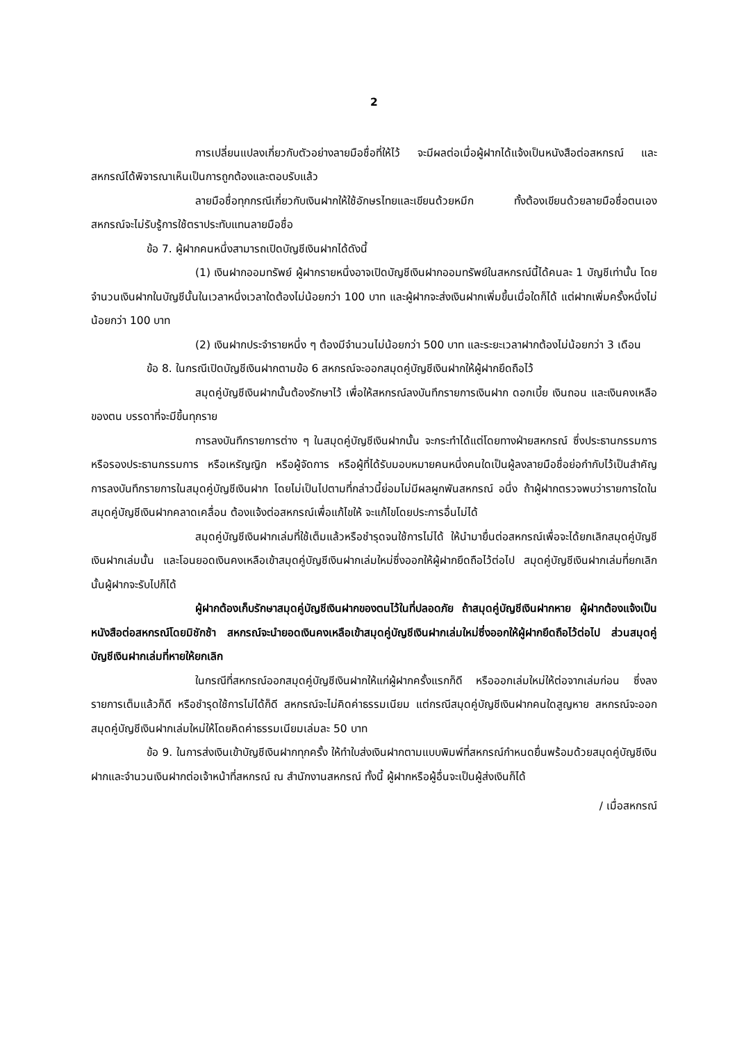2
การเปลี่ยนแปลงเกี่ยวกับตัวอย่างลายมือชื่อที่ให้ไว้ จะมีผลต่อเมื่อผู้ฝากได้แจ้งเป็นหนังสือต่อสหกรณ์ และสหกรณ์ได้พิจารณาเห็นเป็นการถูกต้องและตอบรับแล้ว
ลายมือชื่อทุกกรณีเกี่ยวกับเงินฝากให้ใช้อักษรไทยและเขียนด้วยหมึก ทั้งต้องเขียนด้วยลายมือชื่อตนเอง สหกรณ์จะไม่รับรู้การใช้ตราประทับแทนลายมือชื่อ
ข้อ 7. ผู้ฝากคนหนึ่งสามารถเปิดบัญชีเงินฝากได้ดังนี้
(1) เงินฝากออมทรัพย์ ผู้ฝากรายหนึ่งอาจเปิดบัญชีเงินฝากออมทรัพย์ในสหกรณ์นี้ได้คนละ 1 บัญชีเท่านั้น โดยจำนวนเงินฝากในบัญชีนั้นในเวลาหนึ่งเวลาใดต้องไม่น้อยกว่า 100 บาท และผู้ฝากจะส่งเงินฝากเพิ่มขึ้นเมื่อใดก็ได้ แต่ฝากเพิ่มครั้งหนึ่งไม่น้อยกว่า 100 บาท
(2) เงินฝากประจำรายหนึ่ง ๆ ต้องมีจำนวนไม่น้อยกว่า 500 บาท และระยะเวลาฝากต้องไม่น้อยกว่า 3 เดือน
ข้อ 8. ในกรณีเปิดบัญชีเงินฝากตามข้อ 6 สหกรณ์จะออกสมุดคู่บัญชีเงินฝากให้ผู้ฝากยึดถือไว้
สมุดคู่บัญชีเงินฝากนั้นต้องรักษาไว้ เพื่อให้สหกรณ์ลงบันทึกรายการเงินฝาก ดอกเบี้ย เงินถอน และเงินคงเหลือของตน บรรดาที่จะมีขึ้นทุกราย
การลงบันทึกรายการต่าง ๆ ในสมุดคู่บัญชีเงินฝากนั้น จะกระทำได้แต่โดยทางฝ่ายสหกรณ์ ซึ่งประธานกรรมการ หรือรองประธานกรรมการ หรือเหรัญญิก หรือผู้จัดการ หรือผู้ที่ได้รับมอบหมายคนหนึ่งคนใดเป็นผู้ลงลายมือชื่อย่อกำกับไว้เป็นสำคัญ การลงบันทึกรายการในสมุดคู่บัญชีเงินฝาก โดยไม่เป็นไปตามที่กล่าวนี้ย่อมไม่มีผลผูกพันสหกรณ์ อนึ่ง ถ้าผู้ฝากตรวจพบว่ารายการใดในสมุดคู่บัญชีเงินฝากคลาดเคลื่อน ต้องแจ้งต่อสหกรณ์เพื่อแก้ไขให้ จะแก้ไขโดยประการอื่นไม่ได้
สมุดคู่บัญชีเงินฝากเล่มที่ใช้เต็มแล้วหรือชำรุดจนใช้การไม่ได้ ให้นำมายื่นต่อสหกรณ์เพื่อจะได้ยกเลิกสมุดคู่บัญชีเงินฝากเล่มนั้น และโอนยอดเงินคงเหลือเข้าสมุดคู่บัญชีเงินฝากเล่มใหม่ซึ่งออกให้ผู้ฝากยึดถือไว้ต่อไป สมุดคู่บัญชีเงินฝากเล่มที่ยกเลิกนั้นผู้ฝากจะรับไปก็ได้
ผู้ฝากต้องเก็บรักษาสมุดคู่บัญชีเงินฝากของตนไว้ในที่ปลอดภัย ถ้าสมุดคู่บัญชีเงินฝากหาย ผู้ฝากต้องแจ้งเป็นหนังสือต่อสหกรณ์โดยมิชักช้า สหกรณ์จะนำยอดเงินคงเหลือเข้าสมุดคู่บัญชีเงินฝากเล่มใหม่ซึ่งออกให้ผู้ฝากยึดถือไว้ต่อไป ส่วนสมุดคู่บัญชีเงินฝากเล่มที่หายให้ยกเลิก
ในกรณีที่สหกรณ์ออกสมุดคู่บัญชีเงินฝากให้แก่ผู้ฝากครั้งแรกก็ดี หรือออกเล่มใหม่ให้ต่อจากเล่มก่อน ซึ่งลงรายการเต็มแล้วก็ดี หรือชำรุดใช้การไม่ได้ก็ดี สหกรณ์จะไม่คิดค่าธรรมเนียม แต่กรณีสมุดคู่บัญชีเงินฝากคนใดสูญหาย สหกรณ์จะออกสมุดคู่บัญชีเงินฝากเล่มใหม่ให้โดยคิดค่าธรรมเนียมเล่มละ 50 บาท
ข้อ 9. ในการส่งเงินเข้าบัญชีเงินฝากทุกครั้ง ให้ทำใบส่งเงินฝากตามแบบพิมพ์ที่สหกรณ์กำหนดยื่นพร้อมด้วยสมุดคู่บัญชีเงินฝากและจำนวนเงินฝากต่อเจ้าหน้าที่สหกรณ์ ณ สำนักงานสหกรณ์ ทั้งนี้ ผู้ฝากหรือผู้อื่นจะเป็นผู้ส่งเงินก็ได้
/ เมื่อสหกรณ์